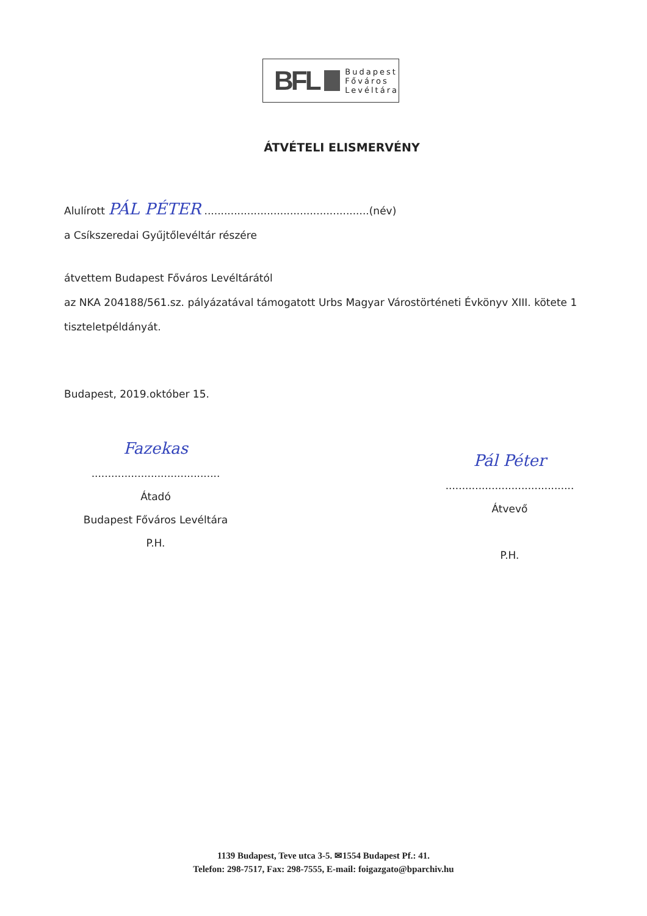BFL
Budapest
Főváros
Levéltára
ÁTVÉTELI ELISMERVÉNY
Alulírott PÁL PÉTER ..................................................(név)
a Csíkszeredai Gyűjtőlevéltár részére
átvettem Budapest Főváros Levéltárától
az NKA 204188/561.sz. pályázatával támogatott Urbs Magyar Várostörténeti Évkönyv XIII. kötete 1 tiszteletpéldányát.
Budapest, 2019.október 15.
Fazekas
.......................................
Átadó
Budapest Főváros Levéltára
P.H.
Pál Péter
.......................................
Átvevő
P.H.
1139 Budapest, Teve utca 3-5. ✉1554 Budapest Pf.: 41.
Telefon: 298-7517, Fax: 298-7555, E-mail: foigazgato@bparchiv.hu